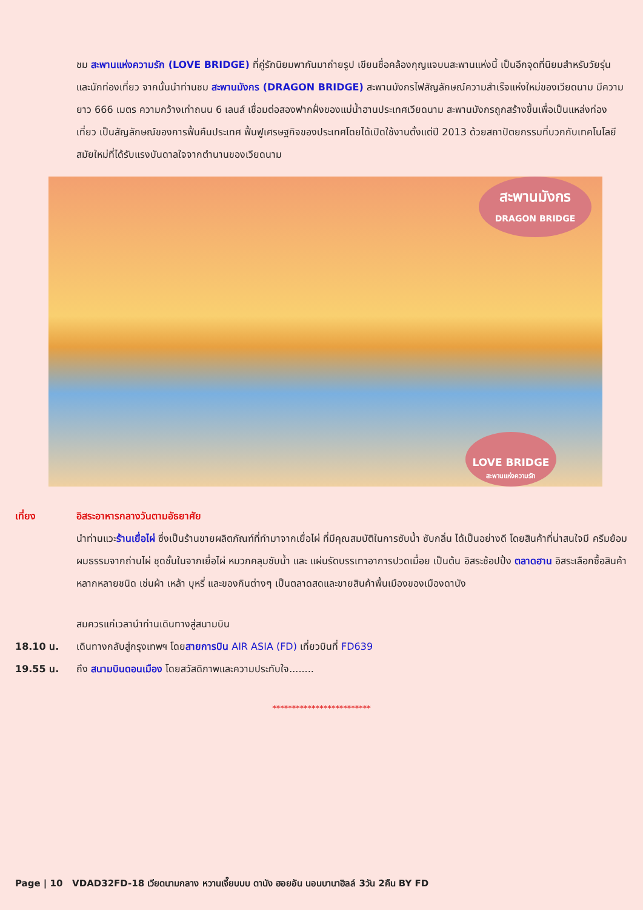ชม สะพานแห่งความรัก (LOVE BRIDGE) ที่คู่รักนิยมพากันมาถ่ายรูป เขียนชื่อคล้องกุญแจบนสะพานแห่งนี้ เป็นอีกจุดที่นิยมสำหรับวัยรุ่นและนักท่องเที่ยว จากนั้นนำท่านชม สะพานมังกร (DRAGON BRIDGE) สะพานมังกรไฟสัญลักษณ์ความสำเร็จแห่งใหม่ของเวียดนาม มีความยาว 666 เมตร ความกว้างเท่าถนน 6 เลนส์ เชื่อมต่อสองฟากฝั่งของแม่น้ำฮานประเทศเวียดนาม สะพานมังกรถูกสร้างขึ้นเพื่อเป็นแหล่งท่องเที่ยว เป็นสัญลักษณ์ของการฟื้นคืนประเทศ ฟื้นฟูเศรษฐกิจของประเทศโดยได้เปิดใช้งานตั้งแต่ปี 2013 ด้วยสถาปัตยกรรมที่บวกกับเทคโนโลยีสมัยใหม่ที่ได้รับแรงบันดาลใจจากตำนานของเวียดนาม
สะพานมังกร
DRAGON BRIDGE
LOVE BRIDGE
สะพานแห่งความรัก
เที่ยง อิสระอาหารกลางวันตามอัธยาศัย
นำท่านแวะร้านเยื่อไผ่ ซึ่งเป็นร้านขายผลิตภัณฑ์ที่ทำมาจากเยื่อไผ่ ที่มีคุณสมบัติในการซับน้ำ ซับกลิ่น ได้เป็นอย่างดี โดยสินค้าที่น่าสนใจมี ครีมย้อมผมธรรมจากถ่านไผ่ ชุดชั้นในจากเยื่อไผ่ หมวกคลุมซับน้ำ และ แผ่นรัดบรรเทาอาการปวดเมื่อย เป็นต้น อิสระช้อปปิ้ง ตลาดฮาน อิสระเลือกซื้อสินค้าหลากหลายชนิด เช่นผ้า เหล้า บุหรี่ และของกินต่างๆ เป็นตลาดสดและขายสินค้าพื้นเมืองของเมืองดานัง
สมควรแก่เวลานำท่านเดินทางสู่สนามบิน
18.10 น. เดินทางกลับสู่กรุงเทพฯ โดยสายการบิน AIR ASIA (FD) เที่ยวบินที่ FD639
19.55 น. ถึง สนามบินดอนเมือง โดยสวัสดิภาพและความประทับใจ........
*************************
Page | 10 VDAD32FD-18 เวียดนามกลาง หวานเจี๊ยบบบ ดานัง ฮอยอัน นอนบานาฮิลล์ 3วัน 2คืน BY FD